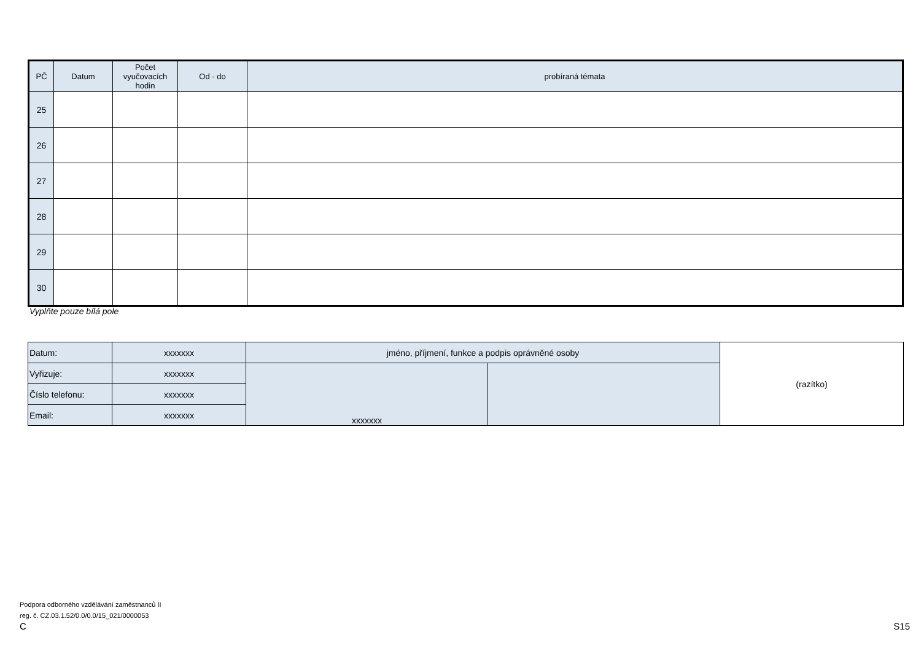| PČ | Datum | Počet vyučovacích hodin | Od - do | probíraná témata |
| --- | --- | --- | --- | --- |
| 25 | | | | |
| 26 | | | | |
| 27 | | | | |
| 28 | | | | |
| 29 | | | | |
| 30 | | | | |
Vyplňte pouze bílá pole
| Datum: | xxxxxxx | jméno, příjmení, funkce a podpis oprávněné osoby | | (razítko) |
| Vyřizuje: | xxxxxxx | xxxxxxx | | |
| Číslo telefonu: | xxxxxxx | | | |
| Email: | xxxxxxx | | | |
Podpora odborného vzdělávání zaměstnanců II
reg. č. CZ.03.1.52/0.0/0.0/15_021/0000053
C S15